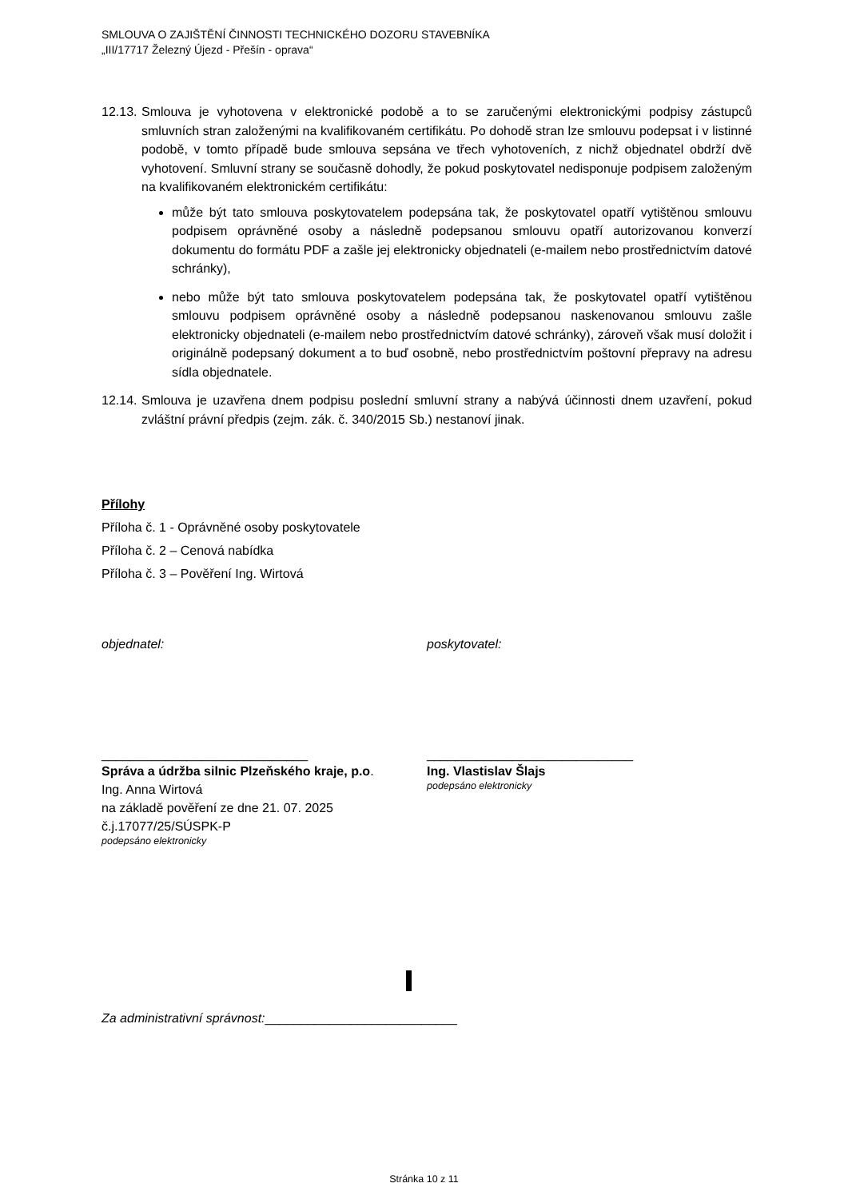SMLOUVA O ZAJIŠTĚNÍ ČINNOSTI TECHNICKÉHO DOZORU STAVEBNÍKA
„III/17717 Železný Újezd - Přešín - oprava“
12.13. Smlouva je vyhotovena v elektronické podobě a to se zaručenými elektronickými podpisy zástupců smluvních stran založenými na kvalifikovaném certifikátu. Po dohodě stran lze smlouvu podepsat i v listinné podobě, v tomto případě bude smlouva sepsána ve třech vyhotoveních, z nichž objednatel obdrží dvě vyhotovení. Smluvní strany se současně dohodly, že pokud poskytovatel nedisponuje podpisem založeným na kvalifikovaném elektronickém certifikátu:
může být tato smlouva poskytovatelem podepsána tak, že poskytovatel opatří vytištěnou smlouvu podpisem oprávněné osoby a následně podepsanou smlouvu opatří autorizovanou konverzí dokumentu do formátu PDF a zašle jej elektronicky objednateli (e-mailem nebo prostřednictvím datové schránky),
nebo může být tato smlouva poskytovatelem podepsána tak, že poskytovatel opatří vytištěnou smlouvu podpisem oprávněné osoby a následně podepsanou naskenovanou smlouvu zašle elektronicky objednateli (e-mailem nebo prostřednictvím datové schránky), zároveň však musí doložit i originálně podepsaný dokument a to buď osobně, nebo prostřednictvím poštovní přepravy na adresu sídla objednatele.
12.14. Smlouva je uzavřena dnem podpisu poslední smluvní strany a nabývá účinnosti dnem uzavření, pokud zvláštní právní předpis (zejm. zák. č. 340/2015 Sb.) nestanoví jinak.
Přílohy
Příloha č. 1 - Oprávněné osoby poskytovatele
Příloha č. 2 – Cenová nabídka
Příloha č. 3 – Pověření Ing. Wirtová
objednatel:
_____________________________
Správa a údržba silnic Plzeňského kraje, p.o.
Ing. Anna Wirtová
na základě pověření ze dne 21. 07. 2025
č.j.17077/25/SÚSPK-P
podepsáno elektronicky
poskytovatel:
_____________________________
Ing. Vlastislav Šlajs
podepsáno elektronicky
Za administrativní správnost:___________________________
Stránka 10 z 11